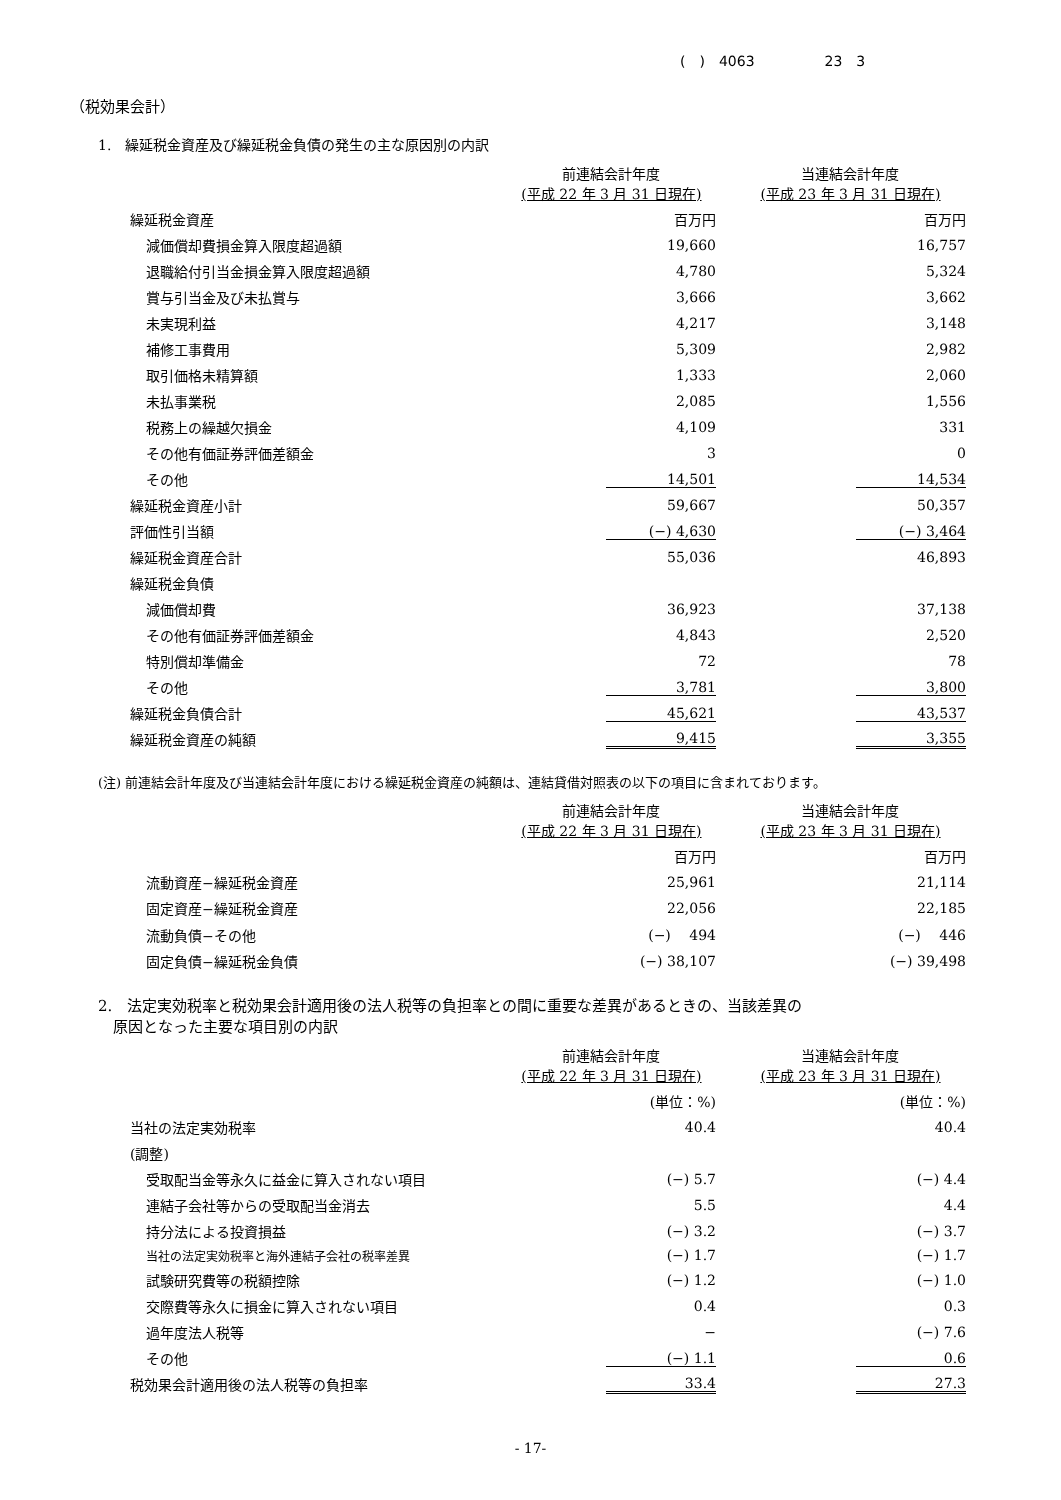(　)　4063　　　　　23　3
（税効果会計）
1.　繰延税金資産及び繰延税金負債の発生の主な原因別の内訳
| | 前連結会計年度 (平成 22 年 3 月 31 日現在) | 当連結会計年度 (平成 23 年 3 月 31 日現在) |
| 繰延税金資産 | 百万円 | 百万円 |
| 減価償却費損金算入限度超過額 | 19,660 | 16,757 |
| 退職給付引当金損金算入限度超過額 | 4,780 | 5,324 |
| 賞与引当金及び未払賞与 | 3,666 | 3,662 |
| 未実現利益 | 4,217 | 3,148 |
| 補修工事費用 | 5,309 | 2,982 |
| 取引価格未精算額 | 1,333 | 2,060 |
| 未払事業税 | 2,085 | 1,556 |
| 税務上の繰越欠損金 | 4,109 | 331 |
| その他有価証券評価差額金 | 3 | 0 |
| その他 | 14,501 | 14,534 |
| 繰延税金資産小計 | 59,667 | 50,357 |
| 評価性引当額 | (−) 4,630 | (−) 3,464 |
| 繰延税金資産合計 | 55,036 | 46,893 |
| 繰延税金負債 | | |
| 減価償却費 | 36,923 | 37,138 |
| その他有価証券評価差額金 | 4,843 | 2,520 |
| 特別償却準備金 | 72 | 78 |
| その他 | 3,781 | 3,800 |
| 繰延税金負債合計 | 45,621 | 43,537 |
| 繰延税金資産の純額 | 9,415 | 3,355 |
(注) 前連結会計年度及び当連結会計年度における繰延税金資産の純額は、連結貸借対照表の以下の項目に含まれております。
| | 前連結会計年度 (平成 22 年 3 月 31 日現在) | 当連結会計年度 (平成 23 年 3 月 31 日現在) |
| | 百万円 | 百万円 |
| 流動資産−繰延税金資産 | 25,961 | 21,114 |
| 固定資産−繰延税金資産 | 22,056 | 22,185 |
| 流動負債−その他 | (−) 494 | (−) 446 |
| 固定負債−繰延税金負債 | (−) 38,107 | (−) 39,498 |
2.　法定実効税率と税効果会計適用後の法人税等の負担率との間に重要な差異があるときの、当該差異の
　原因となった主要な項目別の内訳
| | 前連結会計年度 (平成 22 年 3 月 31 日現在) | 当連結会計年度 (平成 23 年 3 月 31 日現在) |
| | (単位：%) | (単位：%) |
| 当社の法定実効税率 | 40.4 | 40.4 |
| (調整) | | |
| 受取配当金等永久に益金に算入されない項目 | (−) 5.7 | (−) 4.4 |
| 連結子会社等からの受取配当金消去 | 5.5 | 4.4 |
| 持分法による投資損益 | (−) 3.2 | (−) 3.7 |
| 当社の法定実効税率と海外連結子会社の税率差異 | (−) 1.7 | (−) 1.7 |
| 試験研究費等の税額控除 | (−) 1.2 | (−) 1.0 |
| 交際費等永久に損金に算入されない項目 | 0.4 | 0.3 |
| 過年度法人税等 | − | (−) 7.6 |
| その他 | (−) 1.1 | 0.6 |
| 税効果会計適用後の法人税等の負担率 | 33.4 | 27.3 |
- 17-